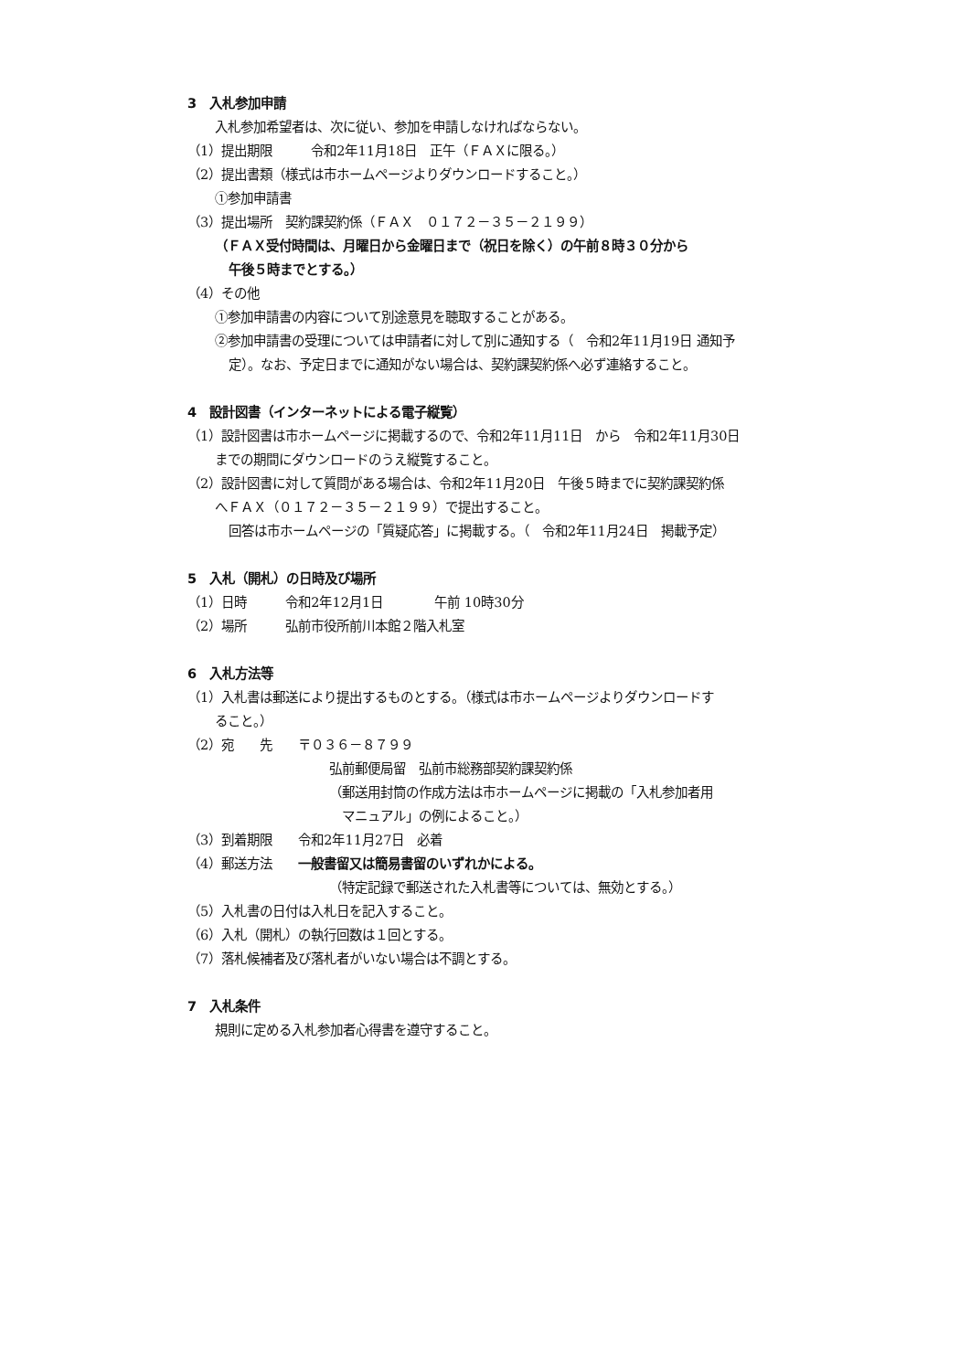3　入札参加申請
入札参加希望者は、次に従い、参加を申請しなければならない。
（1）提出期限　　　令和2年11月18日　正午（ＦＡＸに限る。）
（2）提出書類（様式は市ホームページよりダウンロードすること。）
①参加申請書
（3）提出場所　契約課契約係（ＦＡＸ　０１７２－３５－２１９９）
（ＦＡＸ受付時間は、月曜日から金曜日まで（祝日を除く）の午前８時３０分から
午後５時までとする。）
（4）その他
①参加申請書の内容について別途意見を聴取することがある。
②参加申請書の受理については申請者に対して別に通知する（　令和2年11月19日 通知予
定）。なお、予定日までに通知がない場合は、契約課契約係へ必ず連絡すること。
4　設計図書（インターネットによる電子縦覧）
（1）設計図書は市ホームページに掲載するので、令和2年11月11日　から　令和2年11月30日
までの期間にダウンロードのうえ縦覧すること。
（2）設計図書に対して質問がある場合は、令和2年11月20日　午後５時までに契約課契約係
へＦＡＸ（０１７２－３５－２１９９）で提出すること。
回答は市ホームページの「質疑応答」に掲載する。（　令和2年11月24日　掲載予定）
5　入札（開札）の日時及び場所
（1）日時　　　令和2年12月1日　　　　午前 10時30分
（2）場所　　　弘前市役所前川本館２階入札室
6　入札方法等
（1）入札書は郵送により提出するものとする。（様式は市ホームページよりダウンロードす
ること。）
（2）宛　　先　　〒０３６－８７９９
弘前郵便局留　弘前市総務部契約課契約係
（郵送用封筒の作成方法は市ホームページに掲載の「入札参加者用
　マニュアル」の例によること。）
（3）到着期限　　令和2年11月27日　必着
（4）郵送方法　　一般書留又は簡易書留のいずれかによる。
（特定記録で郵送された入札書等については、無効とする。）
（5）入札書の日付は入札日を記入すること。
（6）入札（開札）の執行回数は１回とする。
（7）落札候補者及び落札者がいない場合は不調とする。
7　入札条件
規則に定める入札参加者心得書を遵守すること。